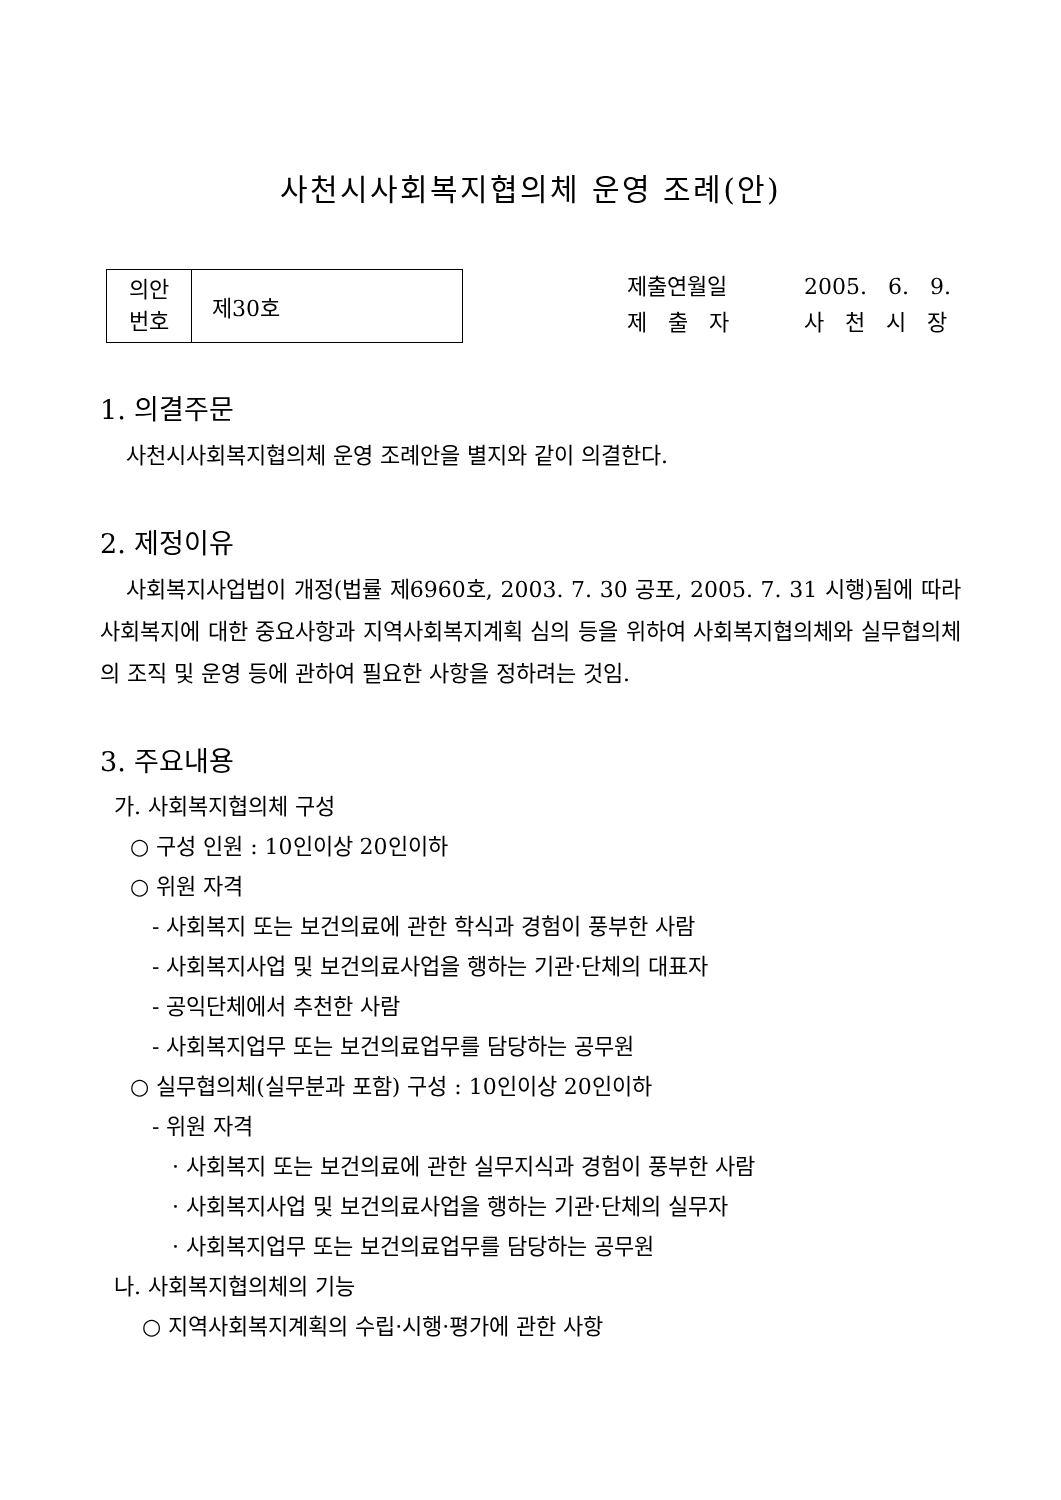사천시사회복지협의체 운영 조례(안)
| 의안 번호 | 제30호 |
제출연월일 2005. 6. 9.
제 출 자 사 천 시 장
1. 의결주문
사천시사회복지협의체 운영 조례안을 별지와 같이 의결한다.
2. 제정이유
사회복지사업법이 개정(법률 제6960호, 2003. 7. 30 공포, 2005. 7. 31 시행)됨에 따라 사회복지에 대한 중요사항과 지역사회복지계획 심의 등을 위하여 사회복지협의체와 실무협의체의 조직 및 운영 등에 관하여 필요한 사항을 정하려는 것임.
3. 주요내용
가. 사회복지협의체 구성
○ 구성 인원 : 10인이상 20인이하
○ 위원 자격
- 사회복지 또는 보건의료에 관한 학식과 경험이 풍부한 사람
- 사회복지사업 및 보건의료사업을 행하는 기관·단체의 대표자
- 공익단체에서 추천한 사람
- 사회복지업무 또는 보건의료업무를 담당하는 공무원
○ 실무협의체(실무분과 포함) 구성 : 10인이상 20인이하
- 위원 자격
· 사회복지 또는 보건의료에 관한 실무지식과 경험이 풍부한 사람
· 사회복지사업 및 보건의료사업을 행하는 기관·단체의 실무자
· 사회복지업무 또는 보건의료업무를 담당하는 공무원
나. 사회복지협의체의 기능
○ 지역사회복지계획의 수립·시행·평가에 관한 사항